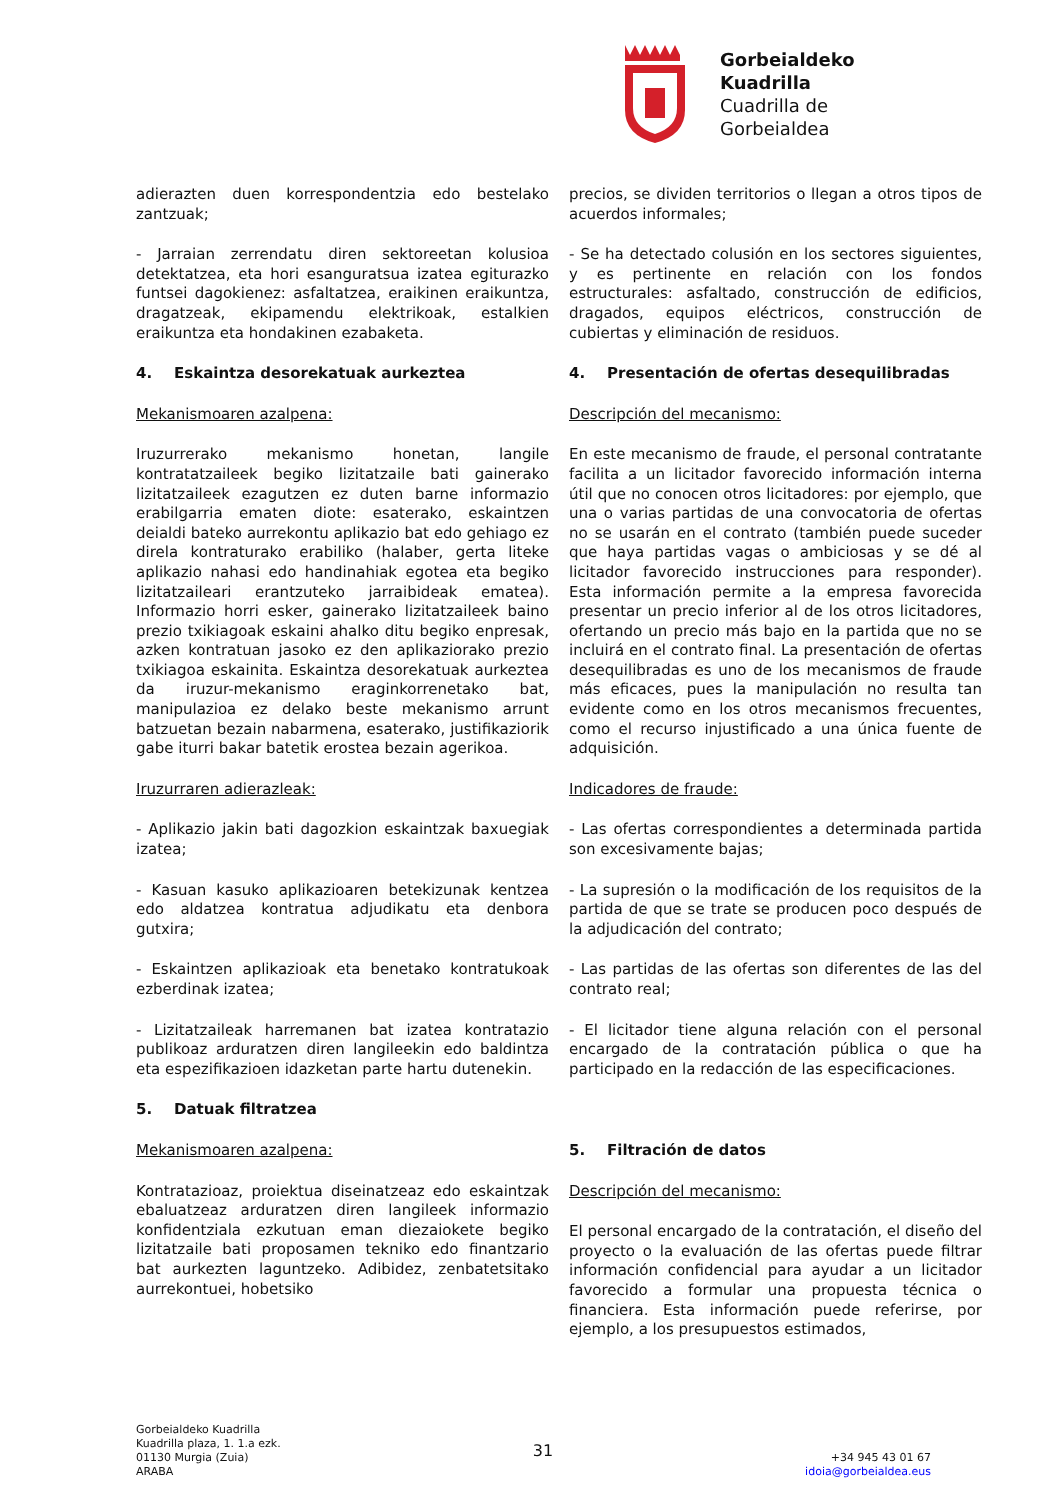Gorbeialdeko
Kuadrilla
Cuadrilla de
Gorbeialdea
adierazten duen korrespondentzia edo bestelako zantzuak;
- Jarraian zerrendatu diren sektoreetan kolusioa detektatzea, eta hori esanguratsua izatea egiturazko funtsei dagokienez: asfaltatzea, eraikinen eraikuntza, dragatzeak, ekipamendu elektrikoak, estalkien eraikuntza eta hondakinen ezabaketa.
4. Eskaintza desorekatuak aurkeztea
Mekanismoaren azalpena:
Iruzurrerako mekanismo honetan, langile kontratatzaileek begiko lizitatzaile bati gainerako lizitatzaileek ezagutzen ez duten barne informazio erabilgarria ematen diote: esaterako, eskaintzen deialdi bateko aurrekontu aplikazio bat edo gehiago ez direla kontraturako erabiliko (halaber, gerta liteke aplikazio nahasi edo handinahiak egotea eta begiko lizitatzaileari erantzuteko jarraibideak ematea). Informazio horri esker, gainerako lizitatzaileek baino prezio txikiagoak eskaini ahalko ditu begiko enpresak, azken kontratuan jasoko ez den aplikaziorako prezio txikiagoa eskainita. Eskaintza desorekatuak aurkeztea da iruzur-mekanismo eraginkorrenetako bat, manipulazioa ez delako beste mekanismo arrunt batzuetan bezain nabarmena, esaterako, justifikaziorik gabe iturri bakar batetik erostea bezain agerikoa.
Iruzurraren adierazleak:
- Aplikazio jakin bati dagozkion eskaintzak baxuegiak izatea;
- Kasuan kasuko aplikazioaren betekizunak kentzea edo aldatzea kontratua adjudikatu eta denbora gutxira;
- Eskaintzen aplikazioak eta benetako kontratukoak ezberdinak izatea;
- Lizitatzaileak harremanen bat izatea kontratazio publikoaz arduratzen diren langileekin edo baldintza eta espezifikazioen idazketan parte hartu dutenekin.
5. Datuak filtratzea
Mekanismoaren azalpena:
Kontratazioaz, proiektua diseinatzeaz edo eskaintzak ebaluatzeaz arduratzen diren langileek informazio konfidentziala ezkutuan eman diezaiokete begiko lizitatzaile bati proposamen tekniko edo finantzario bat aurkezten laguntzeko. Adibidez, zenbatetsitako aurrekontuei, hobetsiko
precios, se dividen territorios o llegan a otros tipos de acuerdos informales;
- Se ha detectado colusión en los sectores siguientes, y es pertinente en relación con los fondos estructurales: asfaltado, construcción de edificios, dragados, equipos eléctricos, construcción de cubiertas y eliminación de residuos.
4. Presentación de ofertas desequilibradas
Descripción del mecanismo:
En este mecanismo de fraude, el personal contratante facilita a un licitador favorecido información interna útil que no conocen otros licitadores: por ejemplo, que una o varias partidas de una convocatoria de ofertas no se usarán en el contrato (también puede suceder que haya partidas vagas o ambiciosas y se dé al licitador favorecido instrucciones para responder). Esta información permite a la empresa favorecida presentar un precio inferior al de los otros licitadores, ofertando un precio más bajo en la partida que no se incluirá en el contrato final. La presentación de ofertas desequilibradas es uno de los mecanismos de fraude más eficaces, pues la manipulación no resulta tan evidente como en los otros mecanismos frecuentes, como el recurso injustificado a una única fuente de adquisición.
Indicadores de fraude:
- Las ofertas correspondientes a determinada partida son excesivamente bajas;
- La supresión o la modificación de los requisitos de la partida de que se trate se producen poco después de la adjudicación del contrato;
- Las partidas de las ofertas son diferentes de las del contrato real;
- El licitador tiene alguna relación con el personal encargado de la contratación pública o que ha participado en la redacción de las especificaciones.
5. Filtración de datos
Descripción del mecanismo:
El personal encargado de la contratación, el diseño del proyecto o la evaluación de las ofertas puede filtrar información confidencial para ayudar a un licitador favorecido a formular una propuesta técnica o financiera. Esta información puede referirse, por ejemplo, a los presupuestos estimados,
Gorbeialdeko Kuadrilla
Kuadrilla plaza, 1. 1.a ezk.
01130 Murgia (Zuia)
ARABA
31
+34 945 43 01 67
idoia@gorbeialdea.eus